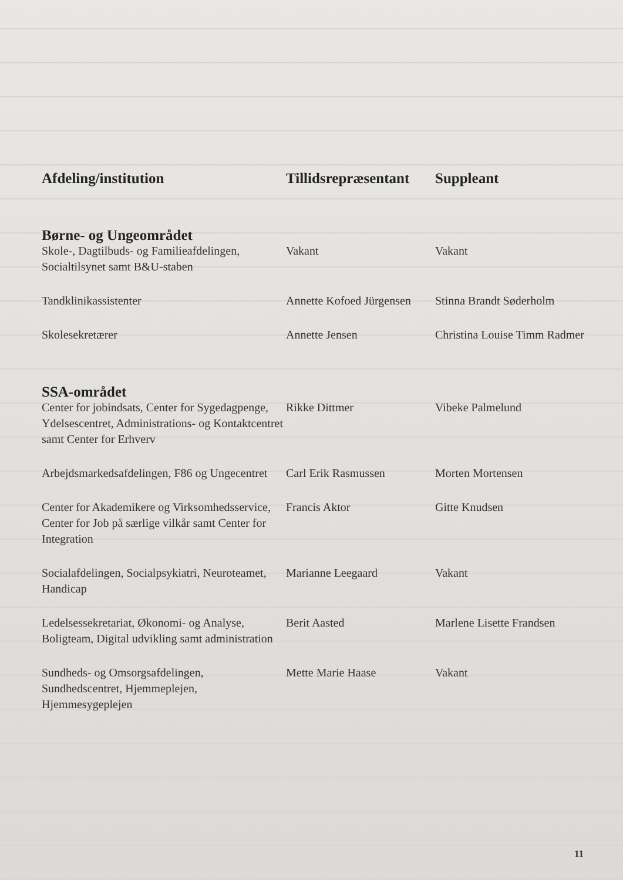| Afdeling/institution | Tillidsrepræsentant | Suppleant |
| --- | --- | --- |
| Børne- og Ungeområdet | | |
| Skole-, Dagtilbuds- og Familieafdelingen, Socialtilsynet samt B&U-staben | Vakant | Vakant |
| Tandklinikassistenter | Annette Kofoed Jürgensen | Stinna Brandt Søderholm |
| Skolesekretærer | Annette Jensen | Christina Louise Timm Radmer |
| SSA-området | | |
| Center for jobindsats, Center for Sygedagpenge, Ydelsescentret, Administrations- og Kontaktcentret samt Center for Erhverv | Rikke Dittmer | Vibeke Palmelund |
| Arbejdsmarkedsafdelingen, F86 og Ungecentret | Carl Erik Rasmussen | Morten Mortensen |
| Center for Akademikere og Virksomhedsservice, Center for Job på særlige vilkår samt Center for Integration | Francis Aktor | Gitte Knudsen |
| Socialafdelingen, Socialpsykiatri, Neuroteamet, Handicap | Marianne Leegaard | Vakant |
| Ledelsessekretariat, Økonomi- og Analyse, Boligteam, Digital udvikling samt administration | Berit Aasted | Marlene Lisette Frandsen |
| Sundheds- og Omsorgsafdelingen, Sundhedscentret, Hjemmeplejen, Hjemmesygeplejen | Mette Marie Haase | Vakant |
11